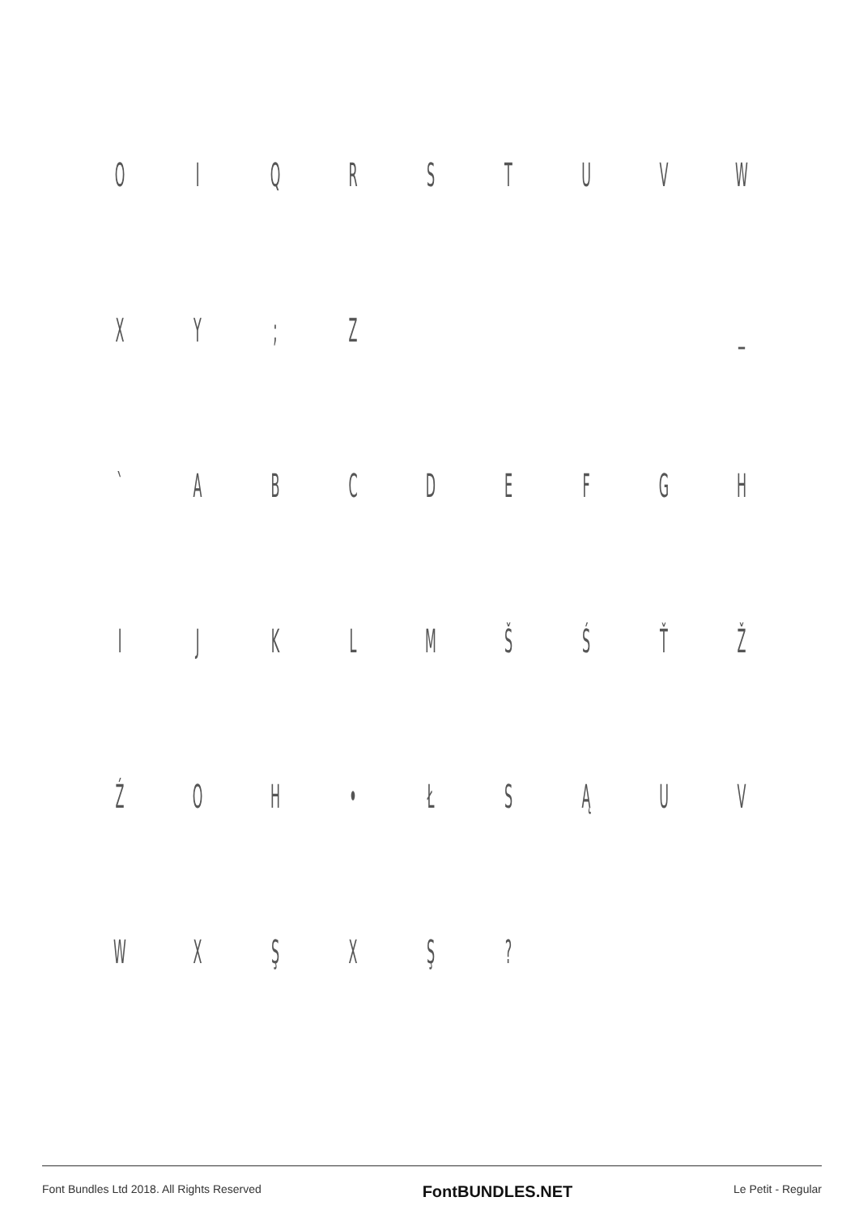| O | I | Q | R | S | T | U | V | W |
| X | Y | ; | Z | | | | | _ |
| ` | A | B | C | D | E | F | G | H |
| I | J | K | L | M | Š | Ś | Ť | Ž |
| Ź | O | H | • | Ł | S | Ą | U | V |
| W | X | Ş | X | Ş | ? | | | |
Font Bundles Ltd 2018. All Rights Reserved FontBUNDLES.NET Le Petit - Regular